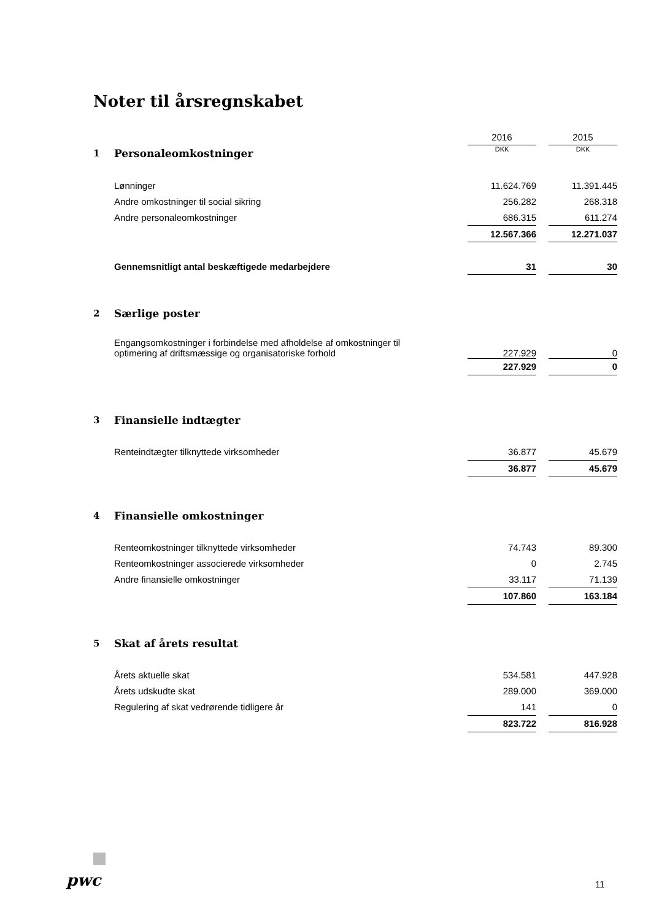Noter til årsregnskabet
| | | 2016 | | 2015 |
| 1 | Personaleomkostninger | DKK | | DKK |
| | Lønninger | 11.624.769 | | 11.391.445 |
| | Andre omkostninger til social sikring | 256.282 | | 268.318 |
| | Andre personaleomkostninger | 686.315 | | 611.274 |
| | | 12.567.366 | | 12.271.037 |
| | Gennemsnitligt antal beskæftigede medarbejdere | 31 | | 30 |
| 2 | Særlige poster | | | |
| | Engangsomkostninger i forbindelse med afholdelse af omkostninger til optimering af driftsmæssige og organisatoriske forhold | 227.929 | | 0 |
| | | 227.929 | | 0 |
| 3 | Finansielle indtægter | | | |
| | Renteindtægter tilknyttede virksomheder | 36.877 | | 45.679 |
| | | 36.877 | | 45.679 |
| 4 | Finansielle omkostninger | | | |
| | Renteomkostninger tilknyttede virksomheder | 74.743 | | 89.300 |
| | Renteomkostninger associerede virksomheder | 0 | | 2.745 |
| | Andre finansielle omkostninger | 33.117 | | 71.139 |
| | | 107.860 | | 163.184 |
| 5 | Skat af årets resultat | | | |
| | Årets aktuelle skat | 534.581 | | 447.928 |
| | Årets udskudte skat | 289.000 | | 369.000 |
| | Regulering af skat vedrørende tidligere år | 141 | | 0 |
| | | 823.722 | | 816.928 |
pwc 11